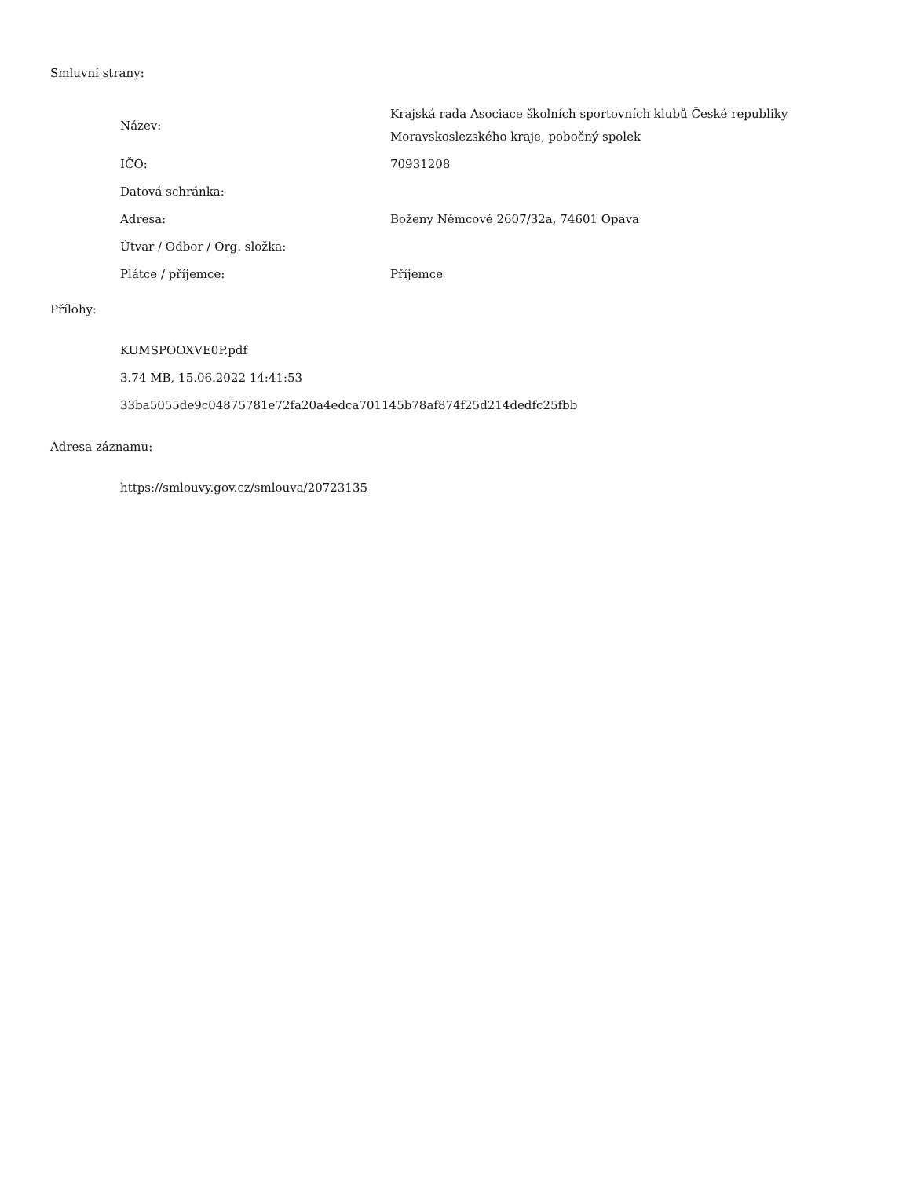Smluvní strany:
| Název: | Krajská rada Asociace školních sportovních klubů České republiky Moravskoslezského kraje, pobočný spolek |
| IČO: | 70931208 |
| Datová schránka: | |
| Adresa: | Boženy Němcové 2607/32a, 74601 Opava |
| Útvar / Odbor / Org. složka: | |
| Plátce / příjemce: | Příjemce |
Přílohy:
KUMSPOOXVE0P.pdf
3.74 MB, 15.06.2022 14:41:53
33ba5055de9c04875781e72fa20a4edca701145b78af874f25d214dedfc25fbb
Adresa záznamu:
https://smlouvy.gov.cz/smlouva/20723135